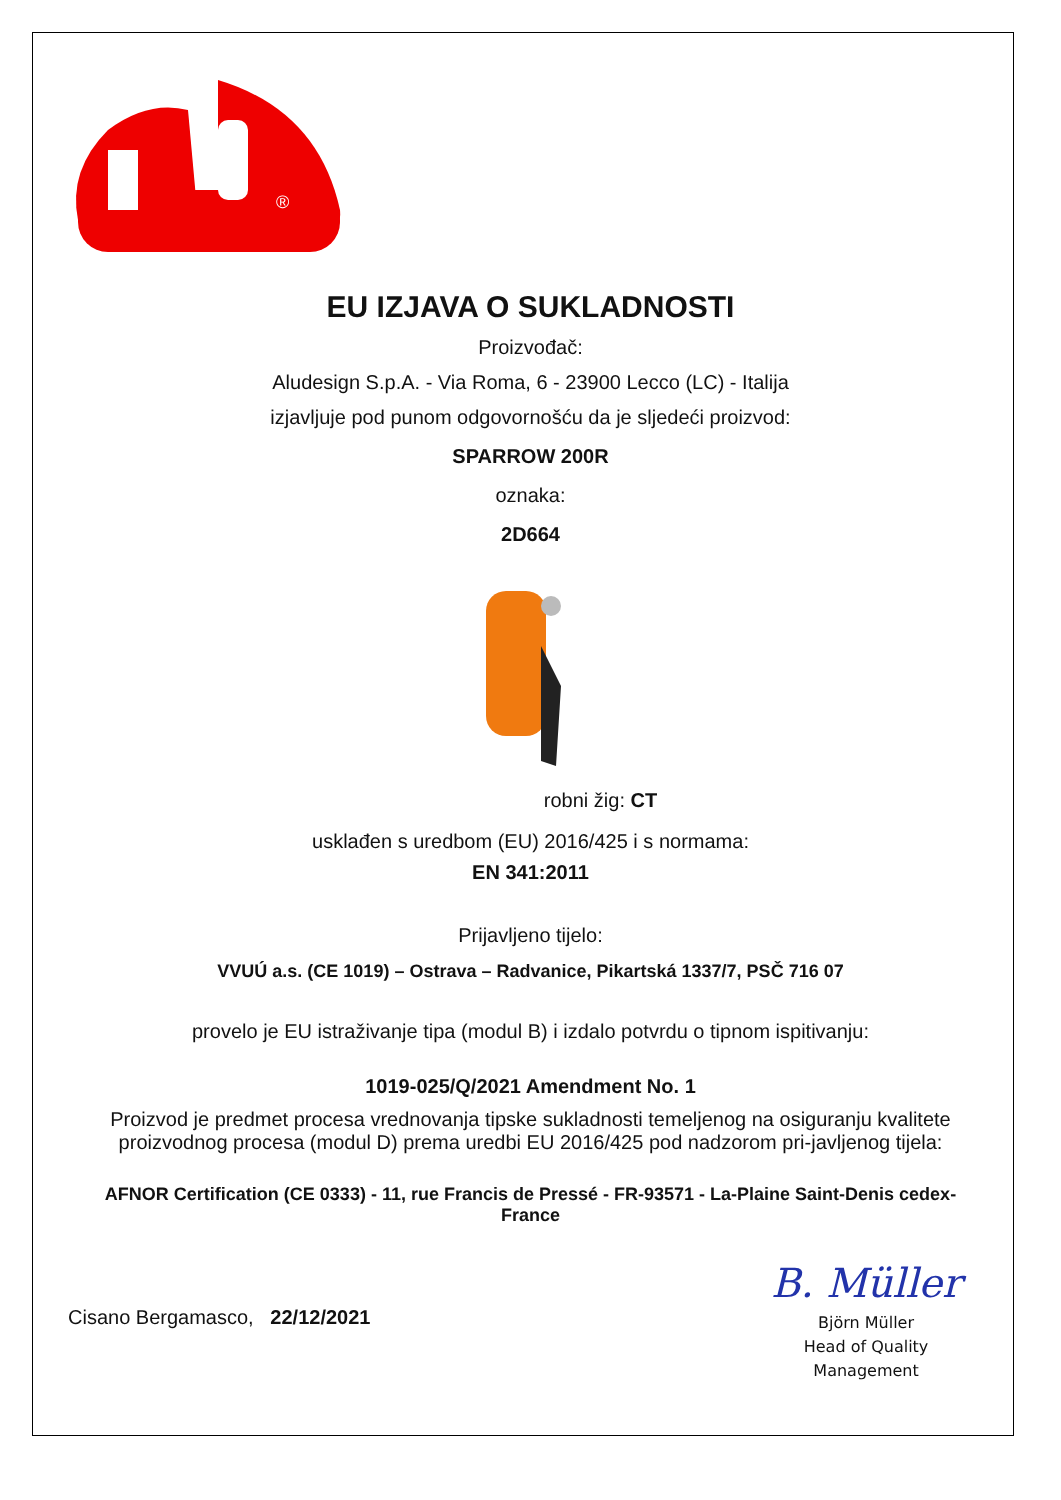®
EU IZJAVA O SUKLADNOSTI
Proizvođač:
Aludesign S.p.A. - Via Roma, 6 - 23900 Lecco (LC) - Italija
izjavljuje pod punom odgovornošću da je sljedeći proizvod:
SPARROW 200R
oznaka:
2D664
robni žig: CT
usklađen s uredbom (EU) 2016/425 i s normama:
EN 341:2011
Prijavljeno tijelo:
VVUÚ a.s. (CE 1019) – Ostrava – Radvanice, Pikartská 1337/7, PSČ 716 07
provelo je EU istraživanje tipa (modul B) i izdalo potvrdu o tipnom ispitivanju:
1019-025/Q/2021 Amendment No. 1
Proizvod je predmet procesa vrednovanja tipske sukladnosti temeljenog na osiguranju kvalitete proizvodnog procesa (modul D) prema uredbi EU 2016/425 pod nadzorom pri-javljenog tijela:
AFNOR Certification (CE 0333) - 11, rue Francis de Pressé - FR-93571 - La-Plaine Saint-Denis cedex-France
Cisano Bergamasco, 22/12/2021
B. Müller
Björn Müller
Head of Quality
Management